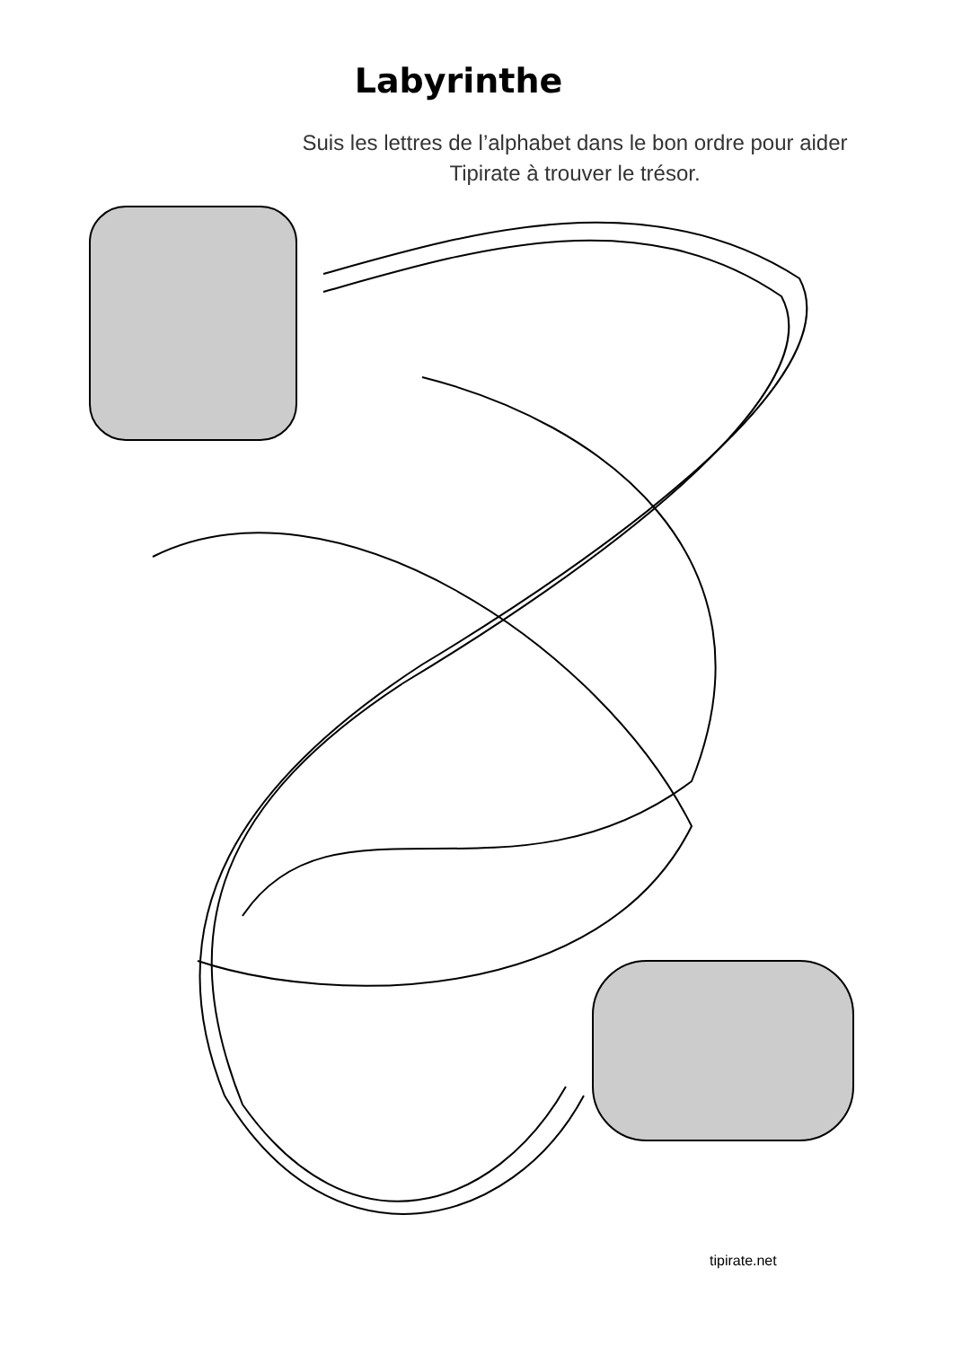Labyrinthe
Suis les lettres de l’alphabet dans le bon ordre pour aider Tipirate à trouver le trésor.
tipirate.net